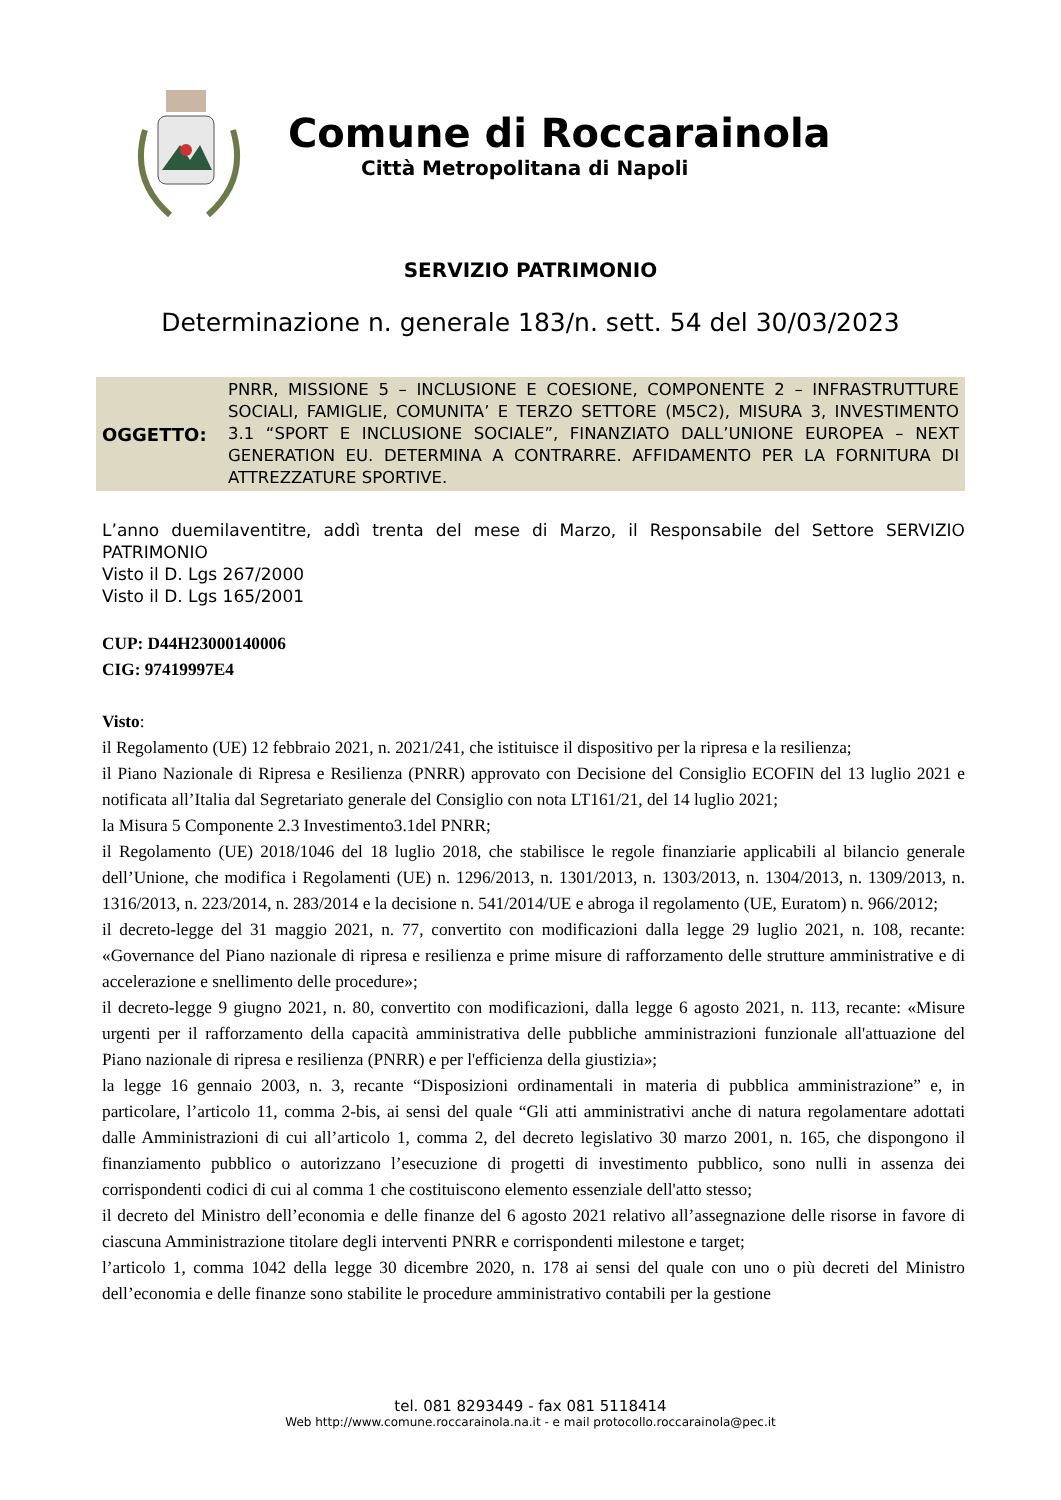Comune di Roccarainola
Città Metropolitana di Napoli
SERVIZIO PATRIMONIO
Determinazione n. generale 183/n. sett. 54 del 30/03/2023
OGGETTO:
PNRR, MISSIONE 5 – INCLUSIONE E COESIONE, COMPONENTE 2 – INFRASTRUTTURE SOCIALI, FAMIGLIE, COMUNITA’ E TERZO SETTORE (M5C2), MISURA 3, INVESTIMENTO 3.1 “SPORT E INCLUSIONE SOCIALE”, FINANZIATO DALL’UNIONE EUROPEA – NEXT GENERATION EU. DETERMINA A CONTRARRE. AFFIDAMENTO PER LA FORNITURA DI ATTREZZATURE SPORTIVE.
L’anno duemilaventitre, addì trenta del mese di Marzo, il Responsabile del Settore SERVIZIO PATRIMONIO
Visto il D. Lgs 267/2000
Visto il D. Lgs 165/2001
CUP: D44H23000140006
CIG: 97419997E4
Visto:
il Regolamento (UE) 12 febbraio 2021, n. 2021/241, che istituisce il dispositivo per la ripresa e la resilienza;
il Piano Nazionale di Ripresa e Resilienza (PNRR) approvato con Decisione del Consiglio ECOFIN del 13 luglio 2021 e notificata all’Italia dal Segretariato generale del Consiglio con nota LT161/21, del 14 luglio 2021;
la Misura 5 Componente 2.3 Investimento3.1del PNRR;
il Regolamento (UE) 2018/1046 del 18 luglio 2018, che stabilisce le regole finanziarie applicabili al bilancio generale dell’Unione, che modifica i Regolamenti (UE) n. 1296/2013, n. 1301/2013, n. 1303/2013, n. 1304/2013, n. 1309/2013, n. 1316/2013, n. 223/2014, n. 283/2014 e la decisione n. 541/2014/UE e abroga il regolamento (UE, Euratom) n. 966/2012;
il decreto-legge del 31 maggio 2021, n. 77, convertito con modificazioni dalla legge 29 luglio 2021, n. 108, recante: «Governance del Piano nazionale di ripresa e resilienza e prime misure di rafforzamento delle strutture amministrative e di accelerazione e snellimento delle procedure»;
il decreto-legge 9 giugno 2021, n. 80, convertito con modificazioni, dalla legge 6 agosto 2021, n. 113, recante: «Misure urgenti per il rafforzamento della capacità amministrativa delle pubbliche amministrazioni funzionale all'attuazione del Piano nazionale di ripresa e resilienza (PNRR) e per l'efficienza della giustizia»;
la legge 16 gennaio 2003, n. 3, recante “Disposizioni ordinamentali in materia di pubblica amministrazione” e, in particolare, l’articolo 11, comma 2-bis, ai sensi del quale “Gli atti amministrativi anche di natura regolamentare adottati dalle Amministrazioni di cui all’articolo 1, comma 2, del decreto legislativo 30 marzo 2001, n. 165, che dispongono il finanziamento pubblico o autorizzano l’esecuzione di progetti di investimento pubblico, sono nulli in assenza dei corrispondenti codici di cui al comma 1 che costituiscono elemento essenziale dell'atto stesso;
il decreto del Ministro dell’economia e delle finanze del 6 agosto 2021 relativo all’assegnazione delle risorse in favore di ciascuna Amministrazione titolare degli interventi PNRR e corrispondenti milestone e target;
l’articolo 1, comma 1042 della legge 30 dicembre 2020, n. 178 ai sensi del quale con uno o più decreti del Ministro dell’economia e delle finanze sono stabilite le procedure amministrativo contabili per la gestione
tel. 081 8293449 - fax 081 5118414
Web http://www.comune.roccarainola.na.it - e mail protocollo.roccarainola@pec.it